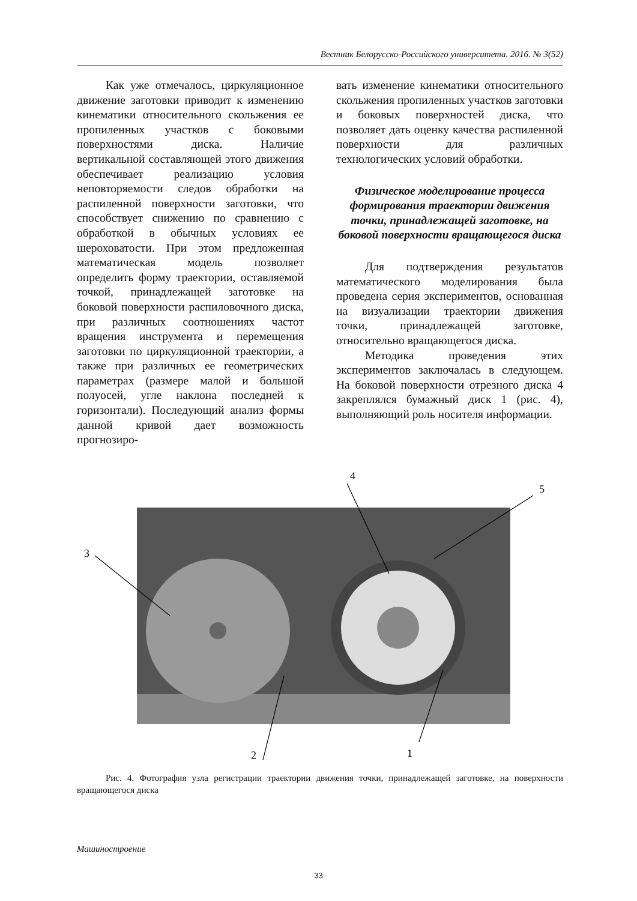Вестник Белорусско-Российского университета. 2016. № 3(52)
Как уже отмечалось, циркуляционное движение заготовки приводит к изменению кинематики относительного скольжения ее пропиленных участков с боковыми поверхностями диска. Наличие вертикальной составляющей этого движения обеспечивает реализацию условия неповторяемости следов обработки на распиленной поверхности заготовки, что способствует снижению по сравнению с обработкой в обычных условиях ее шероховатости. При этом предложенная математическая модель позволяет определить форму траектории, оставляемой точкой, принадлежащей заготовке на боковой поверхности распиловочного диска, при различных соотношениях частот вращения инструмента и перемещения заготовки по циркуляционной траектории, а также при различных ее геометрических параметрах (размере малой и большой полуосей, угле наклона последней к горизонтали). Последующий анализ формы данной кривой дает возможность прогнозиро-
вать изменение кинематики относительного скольжения пропиленных участков заготовки и боковых поверхностей диска, что позволяет дать оценку качества распиленной поверхности для различных технологических условий обработки.
Физическое моделирование процесса формирования траектории движения точки, принадлежащей заготовке, на боковой поверхности вращающегося диска
Для подтверждения результатов математического моделирования была проведена серия экспериментов, основанная на визуализации траектории движения точки, принадлежащей заготовке, относительно вращающегося диска.
Методика проведения этих экспериментов заключалась в следующем. На боковой поверхности отрезного диска 4 закреплялся бумажный диск 1 (рис. 4), выполняющий роль носителя информации.
3
2
4
5
1
Рис. 4. Фотография узла регистрации траектории движения точки, принадлежащей заготовке, на поверхности вращающегося диска
Машиностроение
33